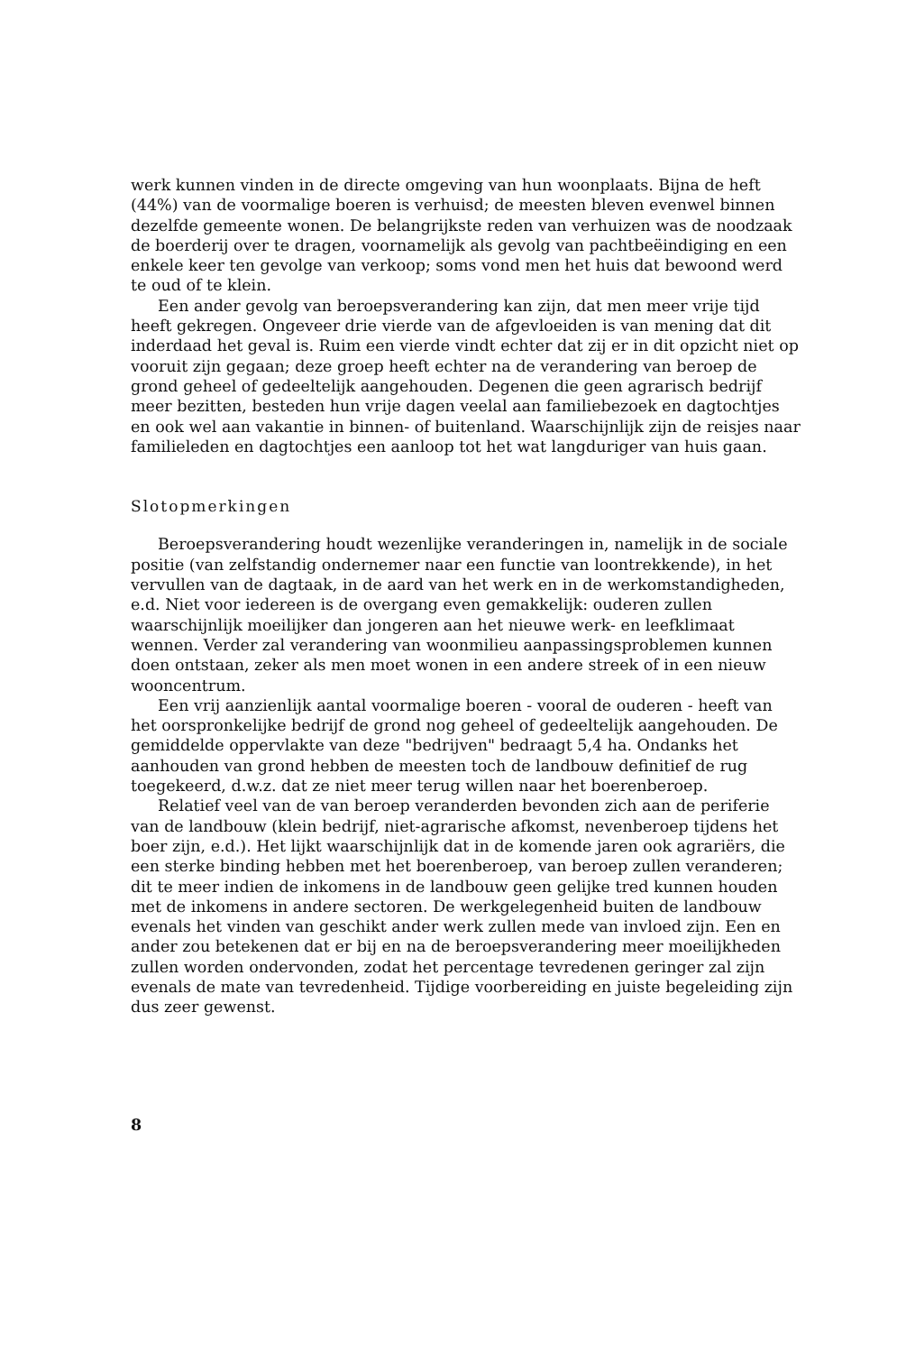werk kunnen vinden in de directe omgeving van hun woonplaats. Bijna de heft (44%) van de voormalige boeren is verhuisd; de meesten bleven evenwel binnen dezelfde gemeente wonen. De belangrijkste reden van verhuizen was de noodzaak de boerderij over te dragen, voornamelijk als gevolg van pachtbeëindiging en een enkele keer ten gevolge van verkoop; soms vond men het huis dat bewoond werd te oud of te klein.
Een ander gevolg van beroepsverandering kan zijn, dat men meer vrije tijd heeft gekregen. Ongeveer drie vierde van de afgevloeiden is van mening dat dit inderdaad het geval is. Ruim een vierde vindt echter dat zij er in dit opzicht niet op vooruit zijn gegaan; deze groep heeft echter na de verandering van beroep de grond geheel of gedeeltelijk aangehouden. Degenen die geen agrarisch bedrijf meer bezitten, besteden hun vrije dagen veelal aan familiebezoek en dagtochtjes en ook wel aan vakantie in binnen- of buitenland. Waarschijnlijk zijn de reisjes naar familieleden en dagtochtjes een aanloop tot het wat langduriger van huis gaan.
Slotopmerkingen
Beroepsverandering houdt wezenlijke veranderingen in, namelijk in de sociale positie (van zelfstandig ondernemer naar een functie van loontrekkende), in het vervullen van de dagtaak, in de aard van het werk en in de werkomstandigheden, e.d. Niet voor iedereen is de overgang even gemakkelijk: ouderen zullen waarschijnlijk moeilijker dan jongeren aan het nieuwe werk- en leefklimaat wennen. Verder zal verandering van woonmilieu aanpassingsproblemen kunnen doen ontstaan, zeker als men moet wonen in een andere streek of in een nieuw wooncentrum.
Een vrij aanzienlijk aantal voormalige boeren - vooral de ouderen - heeft van het oorspronkelijke bedrijf de grond nog geheel of gedeeltelijk aangehouden. De gemiddelde oppervlakte van deze "bedrijven" bedraagt 5,4 ha. Ondanks het aanhouden van grond hebben de meesten toch de landbouw definitief de rug toegekeerd, d.w.z. dat ze niet meer terug willen naar het boerenberoep.
Relatief veel van de van beroep veranderden bevonden zich aan de periferie van de landbouw (klein bedrijf, niet-agrarische afkomst, nevenberoep tijdens het boer zijn, e.d.). Het lijkt waarschijnlijk dat in de komende jaren ook agrariërs, die een sterke binding hebben met het boerenberoep, van beroep zullen veranderen; dit te meer indien de inkomens in de landbouw geen gelijke tred kunnen houden met de inkomens in andere sectoren. De werkgelegenheid buiten de landbouw evenals het vinden van geschikt ander werk zullen mede van invloed zijn. Een en ander zou betekenen dat er bij en na de beroepsverandering meer moeilijkheden zullen worden ondervonden, zodat het percentage tevredenen geringer zal zijn evenals de mate van tevredenheid. Tijdige voorbereiding en juiste begeleiding zijn dus zeer gewenst.
8